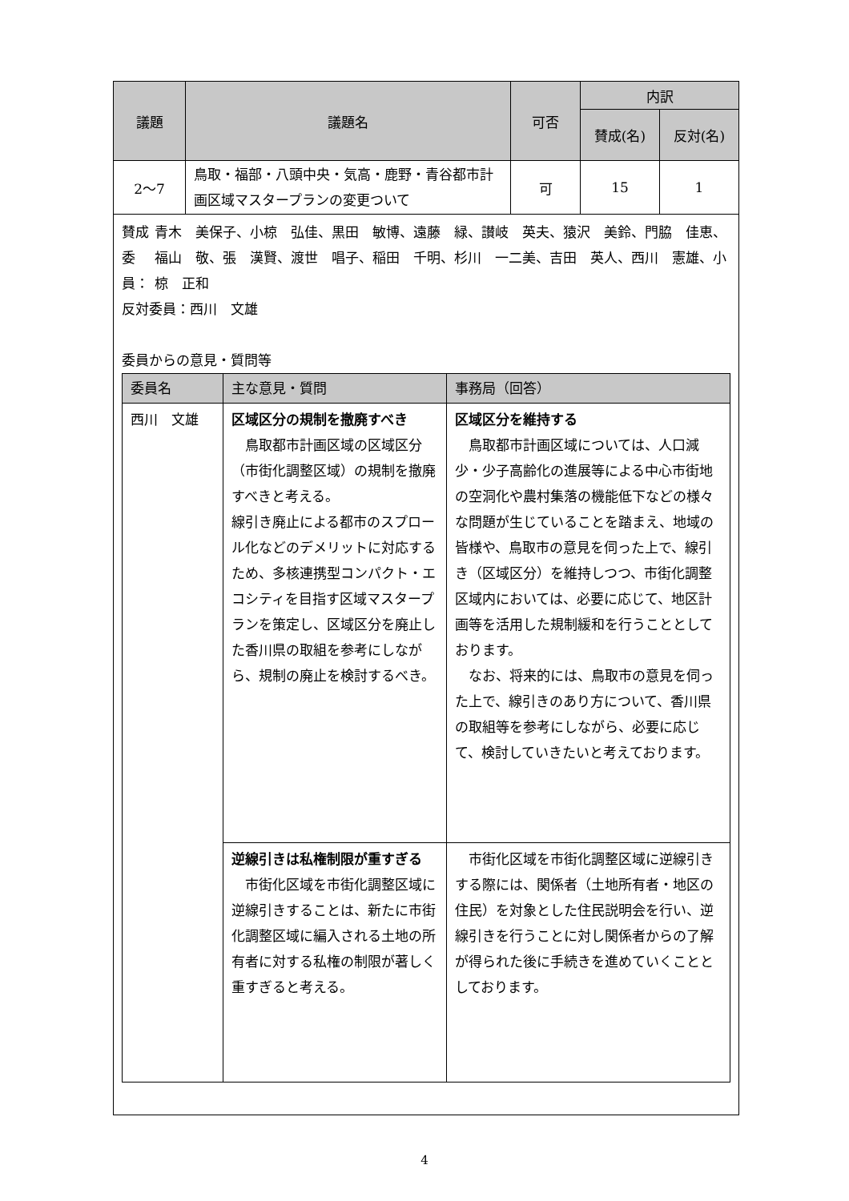| 議題 | 議題名 | 可否 | 内訳 | |
| --- | --- | --- | --- | --- |
| | | | 賛成(名) | 反対(名) |
| 2～7 | 鳥取・福部・八頭中央・気高・鹿野・青谷都市計画区域マスタープランの変更ついて | 可 | 15 | 1 |
賛成委員： 青木　美保子、小椋　弘佳、黒田　敏博、遠藤　緑、讃岐　英夫、猿沢　美鈴、門脇　佳恵、福山　敬、張　漢賢、渡世　唱子、稲田　千明、杉川　一二美、吉田　英人、西川　憲雄、小椋　正和
反対委員：西川　文雄
委員からの意見・質問等
| 委員名 | 主な意見・質問 | 事務局（回答） |
| --- | --- | --- |
| 西川 文雄 | 区域区分の規制を撤廃すべき 鳥取都市計画区域の区域区分（市街化調整区域）の規制を撤廃すべきと考える。 線引き廃止による都市のスプロール化などのデメリットに対応するため、多核連携型コンパクト・エコシティを目指す区域マスタープランを策定し、区域区分を廃止した香川県の取組を参考にしながら、規制の廃止を検討するべき。 | 区域区分を維持する 鳥取都市計画区域については、人口減少・少子高齢化の進展等による中心市街地の空洞化や農村集落の機能低下などの様々な問題が生じていることを踏まえ、地域の皆様や、鳥取市の意見を伺った上で、線引き（区域区分）を維持しつつ、市街化調整区域内においては、必要に応じて、地区計画等を活用した規制緩和を行うこととしております。 なお、将来的には、鳥取市の意見を伺った上で、線引きのあり方について、香川県の取組等を参考にしながら、必要に応じて、検討していきたいと考えております。 |
| | 逆線引きは私権制限が重すぎる 市街化区域を市街化調整区域に逆線引きすることは、新たに市街化調整区域に編入される土地の所有者に対する私権の制限が著しく重すぎると考える。 | 市街化区域を市街化調整区域に逆線引きする際には、関係者（土地所有者・地区の住民）を対象とした住民説明会を行い、逆線引きを行うことに対し関係者からの了解が得られた後に手続きを進めていくこととしております。 |
4